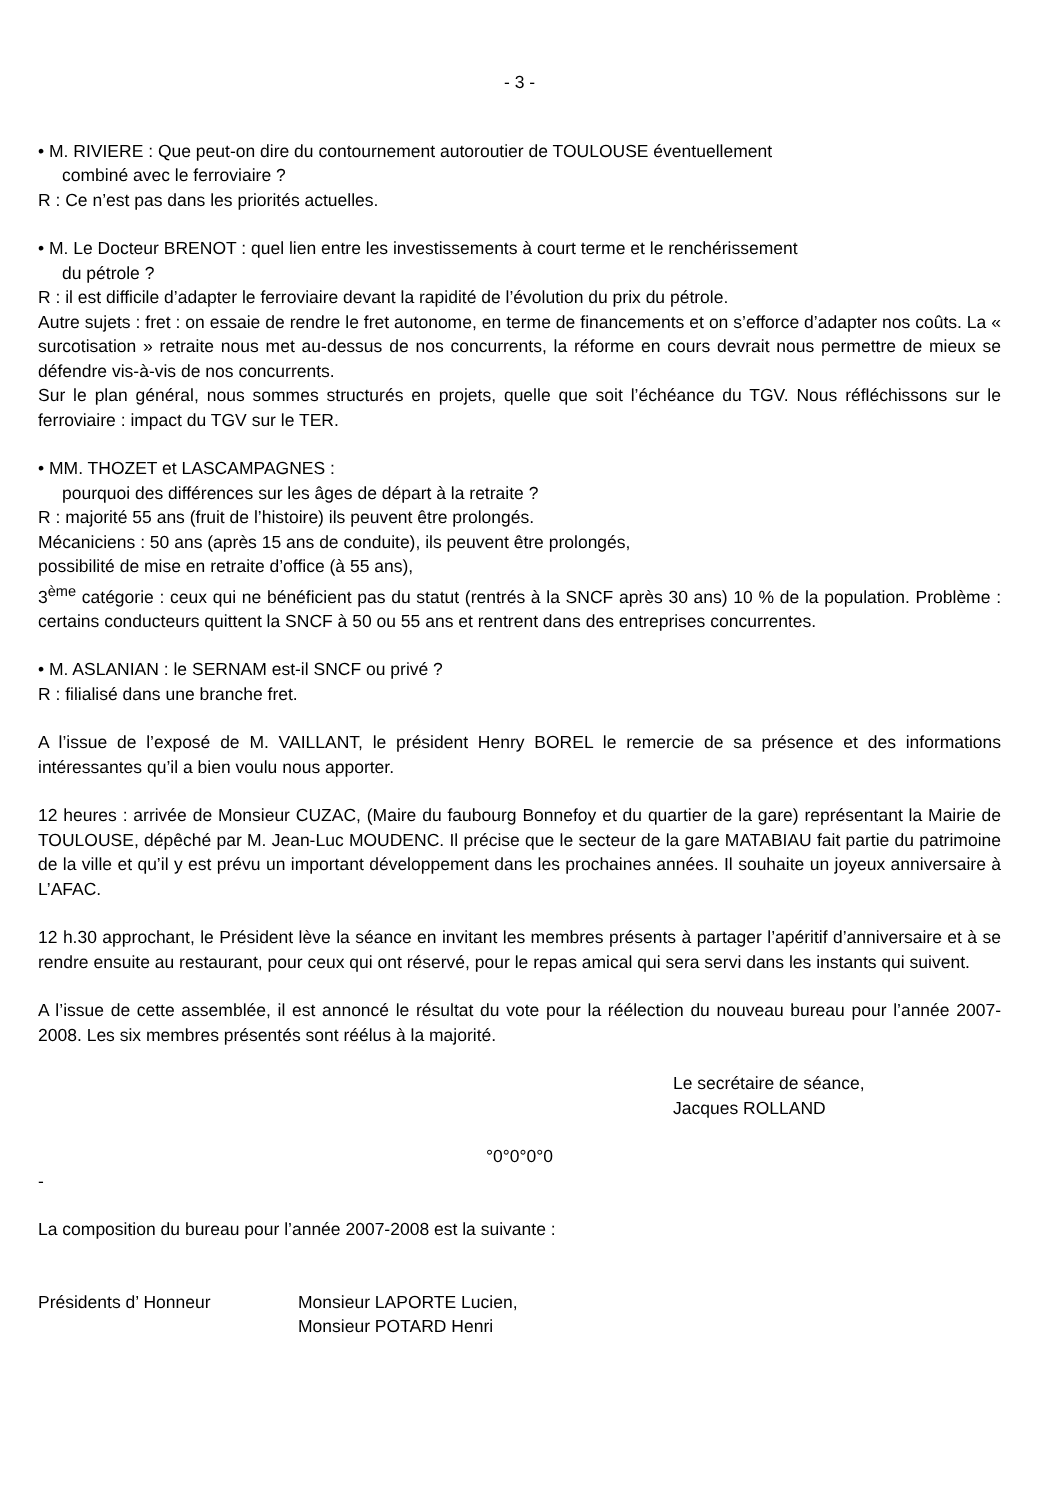- 3 -
• M. RIVIERE : Que peut-on dire du contournement autoroutier de TOULOUSE éventuellement
combiné avec le ferroviaire ?
R : Ce n’est pas dans les priorités actuelles.
• M. Le Docteur BRENOT : quel lien entre les investissements à court terme et le renchérissement
du pétrole ?
R : il est difficile d’adapter le ferroviaire devant la rapidité de l’évolution du prix du pétrole.
Autre sujets : fret : on essaie de rendre le fret autonome, en terme de financements et on s’efforce d’adapter nos coûts. La « surcotisation » retraite nous met au-dessus de nos concurrents, la réforme en cours devrait nous permettre de mieux se défendre vis-à-vis de nos concurrents.
Sur le plan général, nous sommes structurés en projets, quelle que soit l’échéance du TGV. Nous réfléchissons sur le ferroviaire : impact du TGV sur le TER.
• MM. THOZET et LASCAMPAGNES :
pourquoi des différences sur les âges de départ à la retraite ?
R : majorité 55 ans (fruit de l’histoire) ils peuvent être prolongés.
Mécaniciens : 50 ans (après 15 ans de conduite), ils peuvent être prolongés,
possibilité de mise en retraite d’office (à 55 ans),
3<sup>ème</sup> catégorie : ceux qui ne bénéficient pas du statut (rentrés à la SNCF après 30 ans) 10 % de la population. Problème : certains conducteurs quittent la SNCF à 50 ou 55 ans et rentrent dans des entreprises concurrentes.
• M. ASLANIAN : le SERNAM est-il SNCF ou privé ?
R : filialisé dans une branche fret.
A l’issue de l’exposé de M. VAILLANT, le président Henry BOREL le remercie de sa présence et des informations intéressantes qu’il a bien voulu nous apporter.
12 heures : arrivée de Monsieur CUZAC, (Maire du faubourg Bonnefoy et du quartier de la gare) représentant la Mairie de TOULOUSE, dépêché par M. Jean-Luc MOUDENC. Il précise que le secteur de la gare MATABIAU fait partie du patrimoine de la ville et qu’il y est prévu un important développement dans les prochaines années. Il souhaite un joyeux anniversaire à L’AFAC.
12 h.30 approchant, le Président lève la séance en invitant les membres présents à partager l’apéritif d’anniversaire et à se rendre ensuite au restaurant, pour ceux qui ont réservé, pour le repas amical qui sera servi dans les instants qui suivent.
A l’issue de cette assemblée, il est annoncé le résultat du vote pour la réélection du nouveau bureau pour l’année 2007-2008. Les six membres présentés sont réélus à la majorité.
Le secrétaire de séance,
Jacques ROLLAND
°0°0°0°0
-
La composition du bureau pour l’année 2007-2008 est la suivante :
| Présidents d’ Honneur | Monsieur LAPORTE Lucien, |
| | Monsieur POTARD Henri |